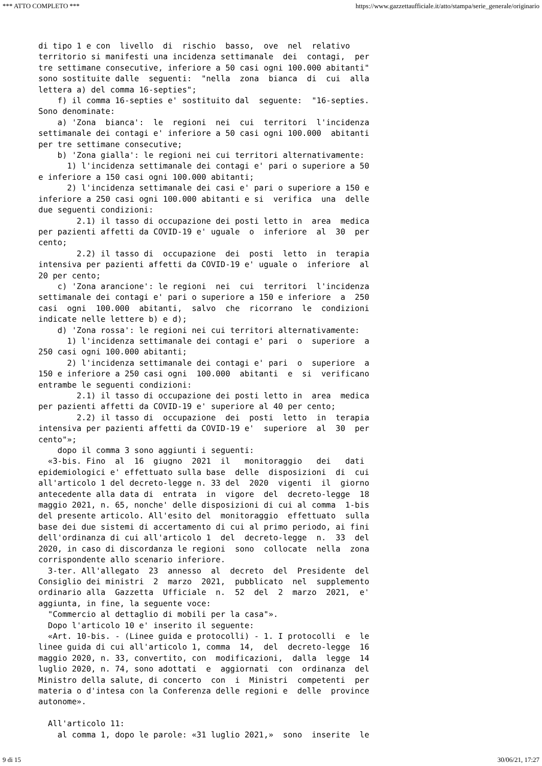*** ATTO COMPLETO *** https://www.gazzettaufficiale.it/atto/stampa/serie_generale/originario
di tipo 1 e con  livello  di  rischio  basso,  ove  nel  relativo
territorio si manifesti una incidenza settimanale  dei  contagi,  per
tre settimane consecutive, inferiore a 50 casi ogni 100.000 abitanti"
sono sostituite dalle  seguenti:  "nella  zona  bianca  di  cui  alla
lettera a) del comma 16-septies";
    f) il comma 16-septies e' sostituito dal  seguente:  "16-septies.
Sono denominate:
    a) 'Zona  bianca':  le  regioni  nei  cui  territori  l'incidenza
settimanale dei contagi e' inferiore a 50 casi ogni 100.000  abitanti
per tre settimane consecutive;
    b) 'Zona gialla': le regioni nei cui territori alternativamente:
      1) l'incidenza settimanale dei contagi e' pari o superiore a 50
e inferiore a 150 casi ogni 100.000 abitanti;
      2) l'incidenza settimanale dei casi e' pari o superiore a 150 e
inferiore a 250 casi ogni 100.000 abitanti e si  verifica  una  delle
due seguenti condizioni:
        2.1) il tasso di occupazione dei posti letto in  area  medica
per pazienti affetti da COVID-19 e' uguale  o  inferiore  al  30  per
cento;
        2.2) il tasso di  occupazione  dei  posti  letto  in  terapia
intensiva per pazienti affetti da COVID-19 e' uguale o  inferiore  al
20 per cento;
    c) 'Zona arancione': le regioni  nei  cui  territori  l'incidenza
settimanale dei contagi e' pari o superiore a 150 e inferiore  a  250
casi  ogni  100.000  abitanti,  salvo  che  ricorrano  le  condizioni
indicate nelle lettere b) e d);
    d) 'Zona rossa': le regioni nei cui territori alternativamente:
      1) l'incidenza settimanale dei contagi e' pari  o  superiore  a
250 casi ogni 100.000 abitanti;
      2) l'incidenza settimanale dei contagi e' pari  o  superiore  a
150 e inferiore a 250 casi ogni  100.000  abitanti  e  si  verificano
entrambe le seguenti condizioni:
        2.1) il tasso di occupazione dei posti letto in  area  medica
per pazienti affetti da COVID-19 e' superiore al 40 per cento;
        2.2) il tasso di  occupazione  dei  posti  letto  in  terapia
intensiva per pazienti affetti da COVID-19 e'  superiore  al  30  per
cento"»;
    dopo il comma 3 sono aggiunti i seguenti:
  «3-bis. Fino  al  16  giugno  2021  il   monitoraggio   dei   dati
epidemiologici e' effettuato sulla base  delle  disposizioni  di  cui
all'articolo 1 del decreto-legge n. 33 del  2020  vigenti  il  giorno
antecedente alla data di  entrata  in  vigore  del  decreto-legge  18
maggio 2021, n. 65, nonche' delle disposizioni di cui al comma  1-bis
del presente articolo. All'esito del  monitoraggio  effettuato  sulla
base dei due sistemi di accertamento di cui al primo periodo, ai fini
dell'ordinanza di cui all'articolo 1  del  decreto-legge  n.  33  del
2020, in caso di discordanza le regioni  sono  collocate  nella  zona
corrispondente allo scenario inferiore.
  3-ter. All'allegato  23  annesso  al  decreto  del  Presidente  del
Consiglio dei ministri  2  marzo  2021,  pubblicato  nel  supplemento
ordinario alla  Gazzetta  Ufficiale  n.  52  del  2  marzo  2021,  e'
aggiunta, in fine, la seguente voce:
  "Commercio al dettaglio di mobili per la casa"».
  Dopo l'articolo 10 e' inserito il seguente:
  «Art. 10-bis. - (Linee guida e protocolli) - 1. I protocolli  e  le
linee guida di cui all'articolo 1, comma  14,  del  decreto-legge  16
maggio 2020, n. 33, convertito, con  modificazioni,  dalla  legge  14
luglio 2020, n. 74, sono adottati  e  aggiornati  con  ordinanza  del
Ministro della salute, di concerto  con  i  Ministri  competenti  per
materia o d'intesa con la Conferenza delle regioni e  delle  province
autonome».

  All'articolo 11:
    al comma 1, dopo le parole: «31 luglio 2021,»  sono  inserite  le
9 di 15 30/06/21, 17:27